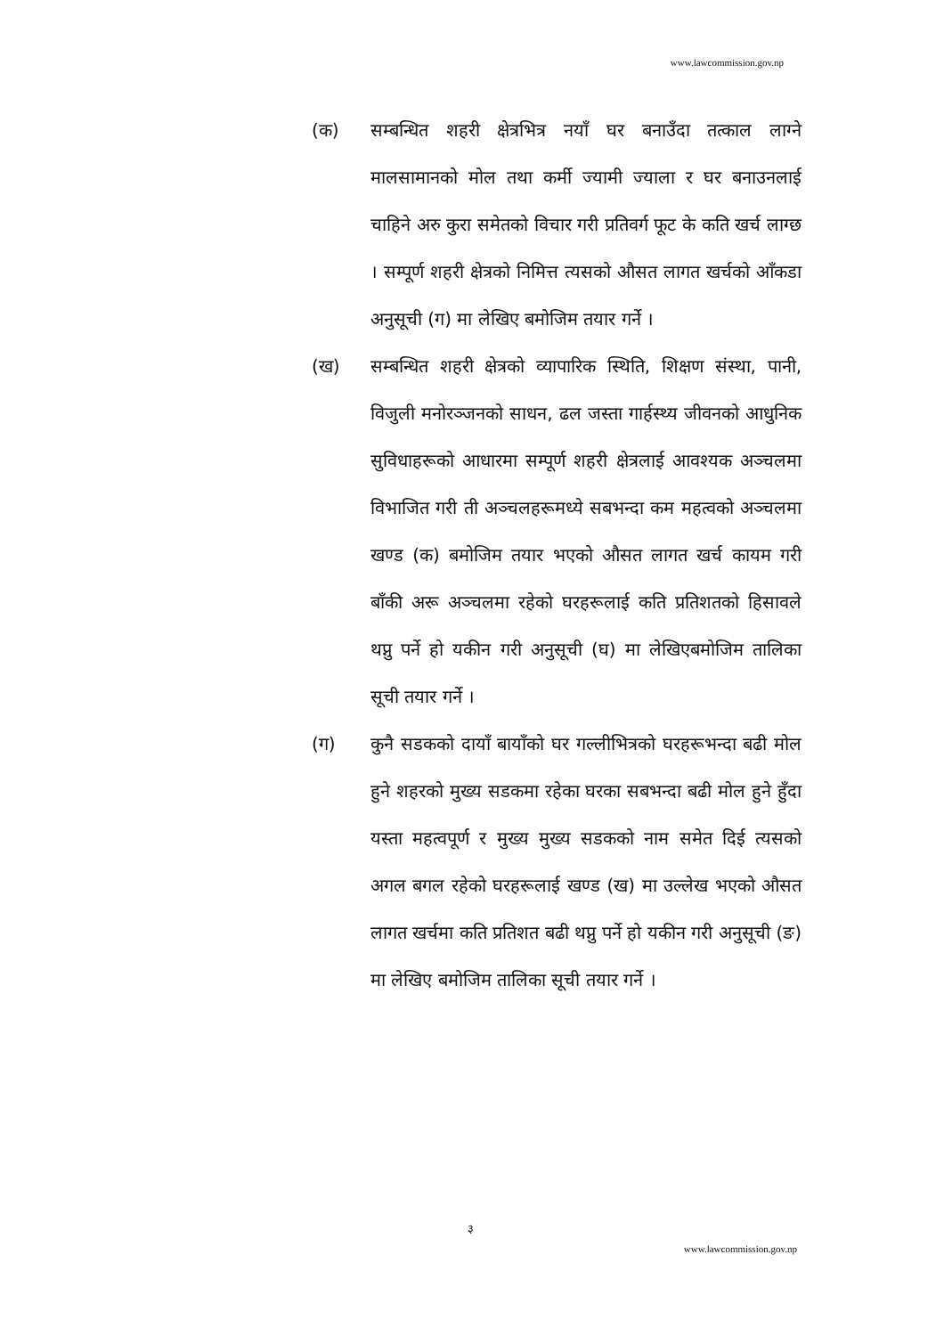www.lawcommission.gov.np
(क) सम्बन्धित शहरी क्षेत्रभित्र नयाँ घर बनाउँदा तत्काल लाग्ने मालसामानको मोल तथा कर्मी ज्यामी ज्याला र घर बनाउनलाई चाहिने अरु कुरा समेतको विचार गरी प्रतिवर्ग फूट के कति खर्च लाग्छ । सम्पूर्ण शहरी क्षेत्रको निमित्त त्यसको औसत लागत खर्चको आँकडा अनुसूची (ग) मा लेखिए बमोजिम तयार गर्ने ।
(ख) सम्बन्धित शहरी क्षेत्रको व्यापारिक स्थिति, शिक्षण संस्था, पानी, विजुली मनोरञ्जनको साधन, ढल जस्ता गार्हस्थ्य जीवनको आधुनिक सुविधाहरूको आधारमा सम्पूर्ण शहरी क्षेत्रलाई आवश्यक अञ्चलमा विभाजित गरी ती अञ्चलहरूमध्ये सबभन्दा कम महत्वको अञ्चलमा खण्ड (क) बमोजिम तयार भएको औसत लागत खर्च कायम गरी बाँकी अरू अञ्चलमा रहेको घरहरूलाई कति प्रतिशतको हिसावले थप्नु पर्ने हो यकीन गरी अनुसूची (घ) मा लेखिएबमोजिम तालिका सूची तयार गर्ने ।
(ग) कुनै सडकको दायाँ बायाँको घर गल्लीभित्रको घरहरूभन्दा बढी मोल हुने शहरको मुख्य सडकमा रहेका घरका सबभन्दा बढी मोल हुने हुँदा यस्ता महत्वपूर्ण र मुख्य मुख्य सडकको नाम समेत दिई त्यसको अगल बगल रहेको घरहरूलाई खण्ड (ख) मा उल्लेख भएको औसत लागत खर्चमा कति प्रतिशत बढी थप्नु पर्ने हो यकीन गरी अनुसूची (ङ) मा लेखिए बमोजिम तालिका सूची तयार गर्ने ।
३
www.lawcommission.gov.np